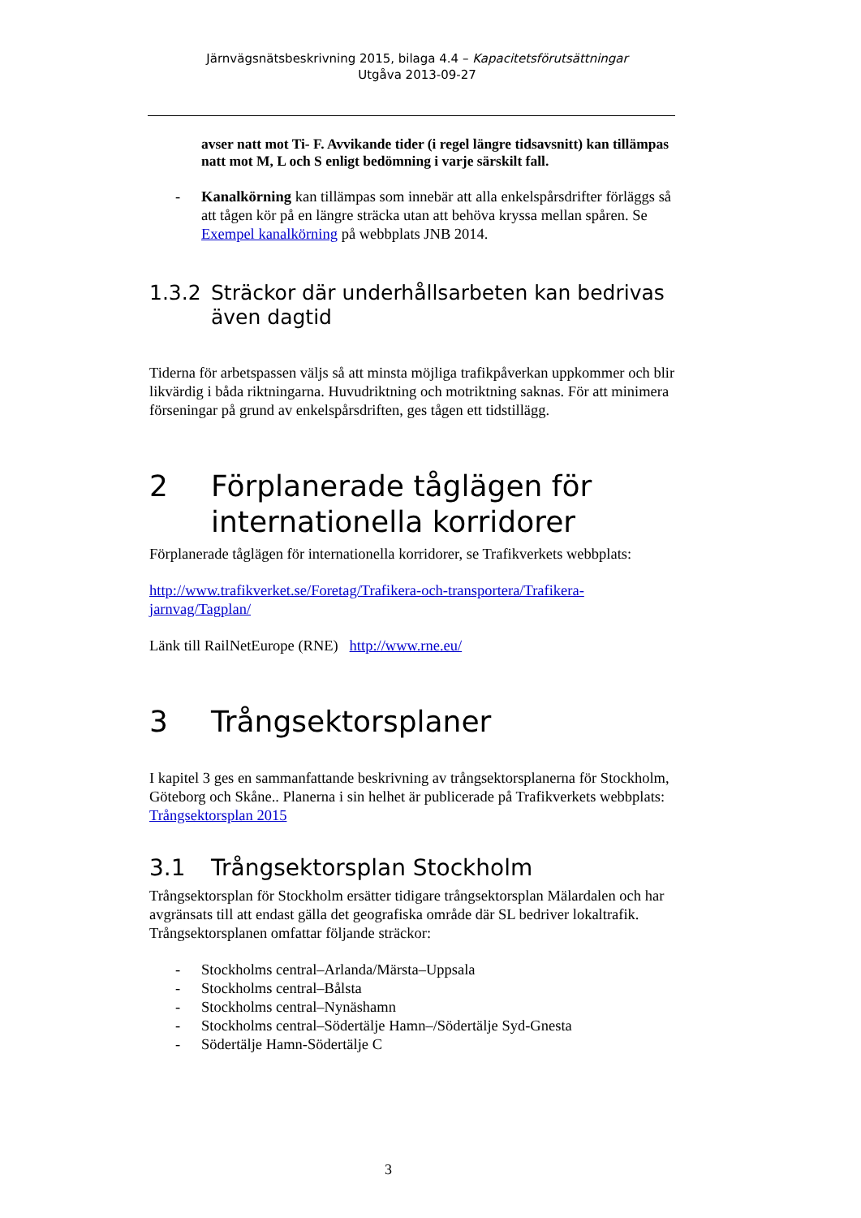Järnvägsnätsbeskrivning 2015, bilaga 4.4 – Kapacitetsförutsättningar
Utgåva 2013-09-27
avser natt mot Ti- F. Avvikande tider (i regel längre tidsavsnitt) kan tillämpas natt mot M, L och S enligt bedömning i varje särskilt fall.
- Kanalkörning kan tillämpas som innebär att alla enkelspårsdrifter förläggs så att tågen kör på en längre sträcka utan att behöva kryssa mellan spåren. Se Exempel kanalkörning på webbplats JNB 2014.
1.3.2 Sträckor där underhållsarbeten kan bedrivas även dagtid
Tiderna för arbetspassen väljs så att minsta möjliga trafikpåverkan uppkommer och blir likvärdig i båda riktningarna. Huvudriktning och motriktning saknas. För att minimera förseningar på grund av enkelspårsdriften, ges tågen ett tidstillägg.
2 Förplanerade tåglägen för internationella korridorer
Förplanerade tåglägen för internationella korridorer, se Trafikverkets webbplats:
http://www.trafikverket.se/Foretag/Trafikera-och-transportera/Trafikera-jarnvag/Tagplan/
Länk till RailNetEurope (RNE) http://www.rne.eu/
3 Trångsektorsplaner
I kapitel 3 ges en sammanfattande beskrivning av trångsektorsplanerna för Stockholm, Göteborg och Skåne.. Planerna i sin helhet är publicerade på Trafikverkets webbplats: Trångsektorsplan 2015
3.1 Trångsektorsplan Stockholm
Trångsektorsplan för Stockholm ersätter tidigare trångsektorsplan Mälardalen och har avgränsats till att endast gälla det geografiska område där SL bedriver lokaltrafik. Trångsektorsplanen omfattar följande sträckor:
- Stockholms central–Arlanda/Märsta–Uppsala
- Stockholms central–Bålsta
- Stockholms central–Nynäshamn
- Stockholms central–Södertälje Hamn–/Södertälje Syd-Gnesta
- Södertälje Hamn-Södertälje C
3